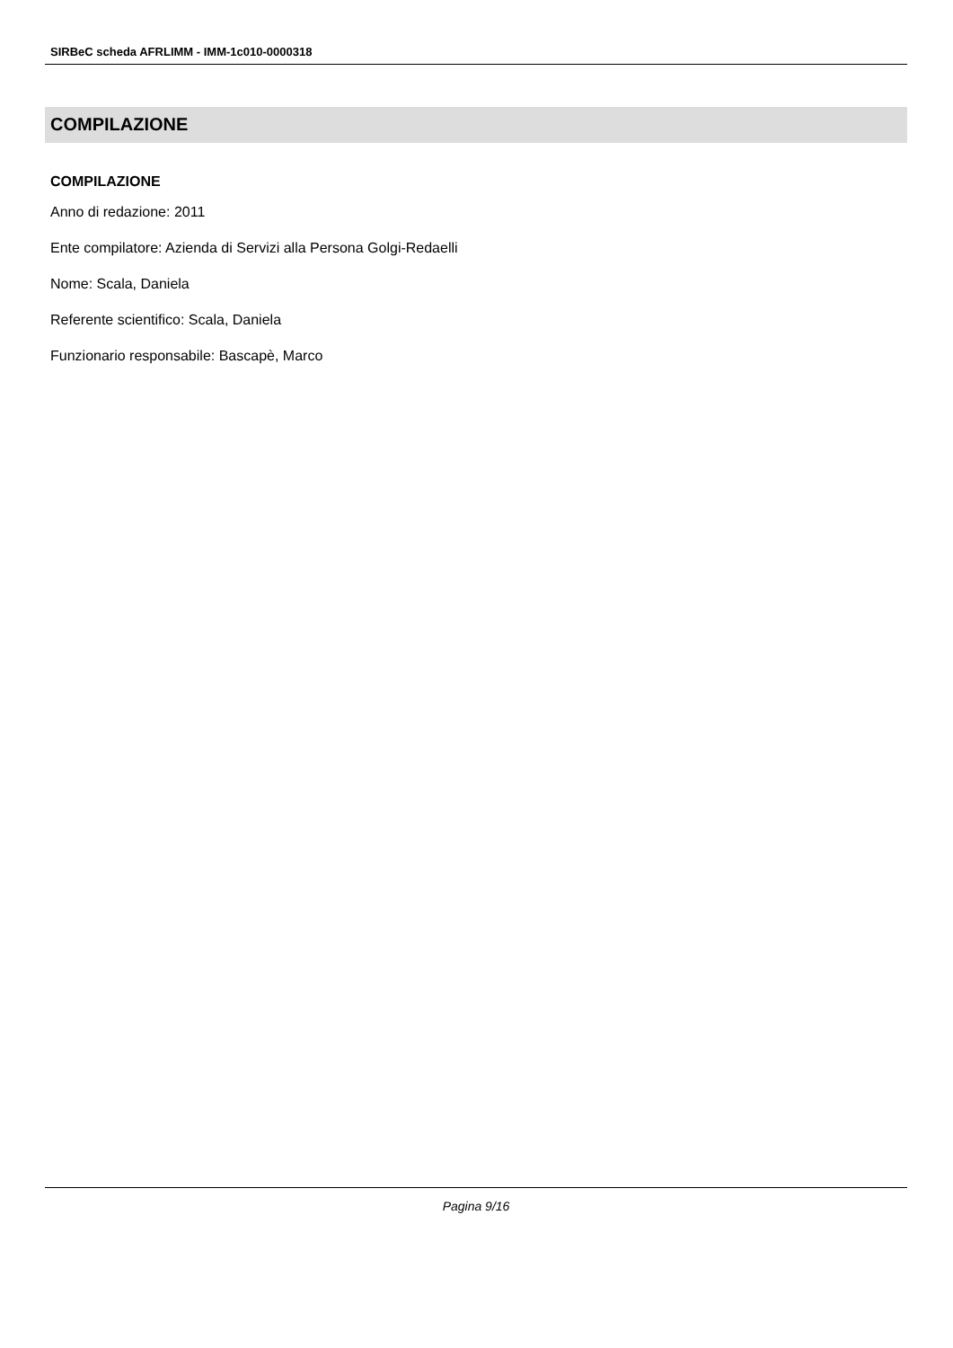SIRBeC scheda AFRLIMM - IMM-1c010-0000318
COMPILAZIONE
COMPILAZIONE
Anno di redazione: 2011
Ente compilatore: Azienda di Servizi alla Persona Golgi-Redaelli
Nome: Scala, Daniela
Referente scientifico: Scala, Daniela
Funzionario responsabile: Bascapè, Marco
Pagina 9/16